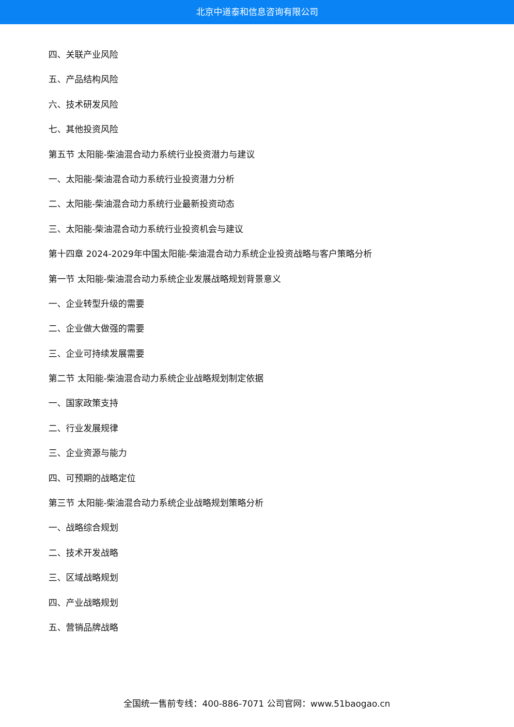北京中道泰和信息咨询有限公司
四、关联产业风险
五、产品结构风险
六、技术研发风险
七、其他投资风险
第五节 太阳能-柴油混合动力系统行业投资潜力与建议
一、太阳能-柴油混合动力系统行业投资潜力分析
二、太阳能-柴油混合动力系统行业最新投资动态
三、太阳能-柴油混合动力系统行业投资机会与建议
第十四章 2024-2029年中国太阳能-柴油混合动力系统企业投资战略与客户策略分析
第一节 太阳能-柴油混合动力系统企业发展战略规划背景意义
一、企业转型升级的需要
二、企业做大做强的需要
三、企业可持续发展需要
第二节 太阳能-柴油混合动力系统企业战略规划制定依据
一、国家政策支持
二、行业发展规律
三、企业资源与能力
四、可预期的战略定位
第三节 太阳能-柴油混合动力系统企业战略规划策略分析
一、战略综合规划
二、技术开发战略
三、区域战略规划
四、产业战略规划
五、营销品牌战略
全国统一售前专线：400-886-7071 公司官网：www.51baogao.cn